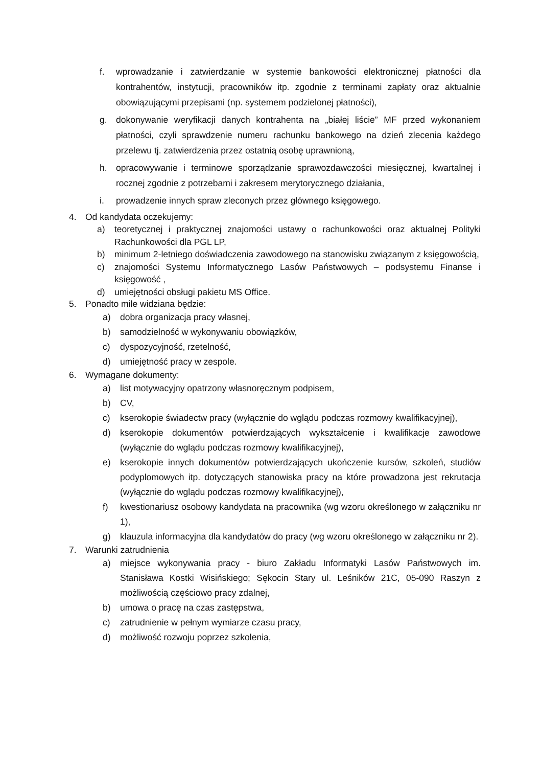f. wprowadzanie i zatwierdzanie w systemie bankowości elektronicznej płatności dla kontrahentów, instytucji, pracowników itp. zgodnie z terminami zapłaty oraz aktualnie obowiązującymi przepisami (np. systemem podzielonej płatności),
g. dokonywanie weryfikacji danych kontrahenta na „białej liście” MF przed wykonaniem płatności, czyli sprawdzenie numeru rachunku bankowego na dzień zlecenia każdego przelewu tj. zatwierdzenia przez ostatnią osobę uprawnioną,
h. opracowywanie i terminowe sporządzanie sprawozdawczości miesięcznej, kwartalnej i rocznej zgodnie z potrzebami i zakresem merytorycznego działania,
i. prowadzenie innych spraw zleconych przez głównego księgowego.
4. Od kandydata oczekujemy:
a) teoretycznej i praktycznej znajomości ustawy o rachunkowości oraz aktualnej Polityki Rachunkowości dla PGL LP,
b) minimum 2-letniego doświadczenia zawodowego na stanowisku związanym z księgowością,
c) znajomości Systemu Informatycznego Lasów Państwowych – podsystemu Finanse i księgowość ,
d) umiejętności obsługi pakietu MS Office.
5. Ponadto mile widziana będzie:
a) dobra organizacja pracy własnej,
b) samodzielność w wykonywaniu obowiązków,
c) dyspozycyjność, rzetelność,
d) umiejętność pracy w zespole.
6. Wymagane dokumenty:
a) list motywacyjny opatrzony własnoręcznym podpisem,
b) CV,
c) kserokopie świadectw pracy (wyłącznie do wglądu podczas rozmowy kwalifikacyjnej),
d) kserokopie dokumentów potwierdzających wykształcenie i kwalifikacje zawodowe (wyłącznie do wglądu podczas rozmowy kwalifikacyjnej),
e) kserokopie innych dokumentów potwierdzających ukończenie kursów, szkoleń, studiów podyplomowych itp. dotyczących stanowiska pracy na które prowadzona jest rekrutacja (wyłącznie do wglądu podczas rozmowy kwalifikacyjnej),
f) kwestionariusz osobowy kandydata na pracownika (wg wzoru określonego w załączniku nr 1),
g) klauzula informacyjna dla kandydatów do pracy (wg wzoru określonego w załączniku nr 2).
7. Warunki zatrudnienia
a) miejsce wykonywania pracy - biuro Zakładu Informatyki Lasów Państwowych im. Stanisława Kostki Wisińskiego; Sękocin Stary ul. Leśników 21C, 05-090 Raszyn z możliwością częściowo pracy zdalnej,
b) umowa o pracę na czas zastępstwa,
c) zatrudnienie w pełnym wymiarze czasu pracy,
d) możliwość rozwoju poprzez szkolenia,